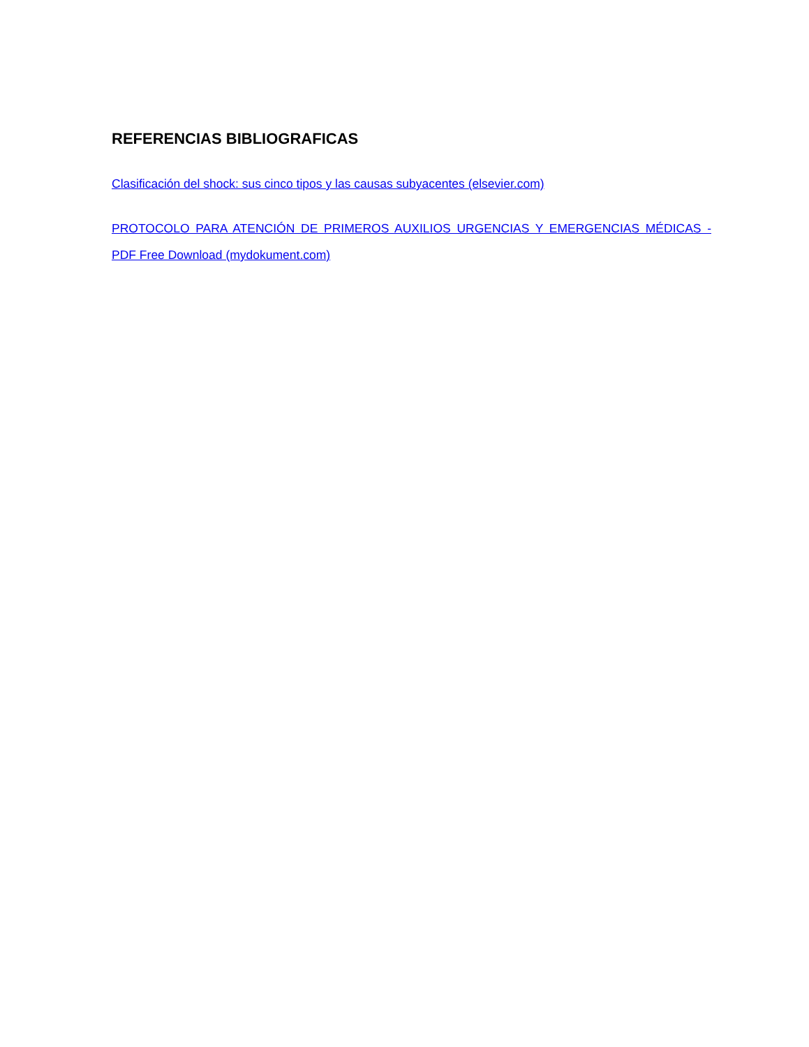REFERENCIAS BIBLIOGRAFICAS
Clasificación del shock: sus cinco tipos y las causas subyacentes (elsevier.com)
PROTOCOLO PARA ATENCIÓN DE PRIMEROS AUXILIOS URGENCIAS Y EMERGENCIAS MÉDICAS - PDF Free Download (mydokument.com)